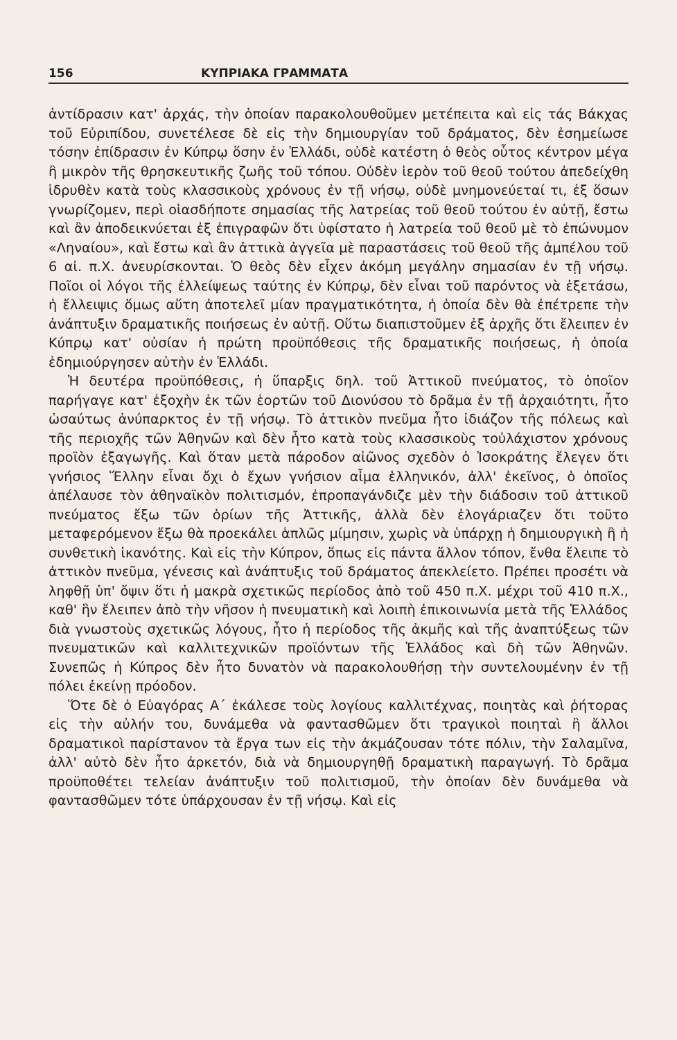156 ΚΥΠΡΙΑΚΑ ΓΡΑΜΜΑΤΑ
ἀντίδρασιν κατ' ἀρχάς, τὴν ὁποίαν παρακολουθοῦμεν μετέπειτα καὶ εἰς τάς Βάκχας τοῦ Εὐριπίδου, συνετέλεσε δὲ εἰς τὴν δημιουργίαν τοῦ δράματος, δὲν ἐσημείωσε τόσην ἐπίδρασιν ἐν Κύπρῳ ὅσην ἐν Ἑλλάδι, οὐδὲ κατέστη ὁ θεὸς οὗτος κέντρον μέγα ἢ μικρὸν τῆς θρησκευτικῆς ζωῆς τοῦ τόπου. Οὐδὲν ἱερὸν τοῦ θεοῦ τούτου ἀπεδείχθη ἱδρυθὲν κατὰ τοὺς κλασσικοὺς χρόνους ἐν τῇ νήσῳ, οὐδὲ μνημονεύεταί τι, ἐξ ὅσων γνωρίζομεν, περὶ οἱασδήποτε σημασίας τῆς λατρείας τοῦ θεοῦ τούτου ἐν αὐτῇ, ἔστω καὶ ἂν ἀποδεικνύεται ἐξ ἐπιγραφῶν ὅτι ὑφίστατο ἡ λατρεία τοῦ θεοῦ μὲ τὸ ἐπώνυμον «Ληναίου», καὶ ἔστω καὶ ἂν ἀττικὰ ἀγγεῖα μὲ παραστάσεις τοῦ θεοῦ τῆς ἀμπέλου τοῦ 6 αἰ. π.Χ. ἀνευρίσκονται. Ὁ θεὸς δὲν εἶχεν ἀκόμη μεγάλην σημασίαν ἐν τῇ νήσῳ. Ποῖοι οἱ λόγοι τῆς ἐλλείψεως ταύτης ἐν Κύπρῳ, δὲν εἶναι τοῦ παρόντος νὰ ἐξετάσω, ἡ ἔλλειψις ὅμως αὕτη ἀποτελεῖ μίαν πραγματικότητα, ἡ ὁποία δὲν θὰ ἐπέτρεπε τὴν ἀνάπτυξιν δραματικῆς ποιήσεως ἐν αὐτῇ. Οὕτω διαπιστοῦμεν ἐξ ἀρχῆς ὅτι ἔλειπεν ἐν Κύπρῳ κατ' οὐσίαν ἡ πρώτη προϋπόθεσις τῆς δραματικῆς ποιήσεως, ἡ ὁποία ἐδημιούργησεν αὐτὴν ἐν Ἑλλάδι.
Ἡ δευτέρα προϋπόθεσις, ἡ ὕπαρξις δηλ. τοῦ Ἀττικοῦ πνεύματος, τὸ ὁποῖον παρήγαγε κατ' ἐξοχὴν ἐκ τῶν ἑορτῶν τοῦ Διονύσου τὸ δρᾶμα ἐν τῇ ἀρχαιότητι, ἦτο ὡσαύτως ἀνύπαρκτος ἐν τῇ νήσῳ. Τὸ ἀττικὸν πνεῦμα ἦτο ἰδιάζον τῆς πόλεως καὶ τῆς περιοχῆς τῶν Ἀθηνῶν καὶ δὲν ἦτο κατὰ τοὺς κλασσικοὺς τοὐλάχιστον χρόνους προϊὸν ἐξαγωγῆς. Καὶ ὅταν μετὰ πάροδον αἰῶνος σχεδὸν ὁ Ἰσοκράτης ἔλεγεν ὅτι γνήσιος Ἕλλην εἶναι ὄχι ὁ ἔχων γνήσιον αἷμα ἑλληνικόν, ἀλλ' ἐκεῖνος, ὁ ὁποῖος ἀπέλαυσε τὸν ἀθηναϊκὸν πολιτισμόν, ἐπροπαγάνδιζε μὲν τὴν διάδοσιν τοῦ ἀττικοῦ πνεύματος ἔξω τῶν ὁρίων τῆς Ἀττικῆς, ἀλλὰ δὲν ἐλογάριαζεν ὅτι τοῦτο μεταφερόμενον ἔξω θὰ προεκάλει ἁπλῶς μίμησιν, χωρὶς νὰ ὑπάρχῃ ἡ δημιουργικὴ ἢ ἡ συνθετικὴ ἱκανότης. Καὶ εἰς τὴν Κύπρον, ὅπως εἰς πάντα ἄλλον τόπον, ἔνθα ἔλειπε τὸ ἀττικὸν πνεῦμα, γένεσις καὶ ἀνάπτυξις τοῦ δράματος ἀπεκλείετο. Πρέπει προσέτι νὰ ληφθῇ ὑπ' ὄψιν ὅτι ἡ μακρὰ σχετικῶς περίοδος ἀπὸ τοῦ 450 π.Χ. μέχρι τοῦ 410 π.Χ., καθ' ἣν ἔλειπεν ἀπὸ τὴν νῆσον ἡ πνευματικὴ καὶ λοιπὴ ἐπικοινωνία μετὰ τῆς Ἑλλάδος διὰ γνωστοὺς σχετικῶς λόγους, ἦτο ἡ περίοδος τῆς ἀκμῆς καὶ τῆς ἀναπτύξεως τῶν πνευματικῶν καὶ καλλιτεχνικῶν προϊόντων τῆς Ἑλλάδος καὶ δὴ τῶν Ἀθηνῶν. Συνεπῶς ἡ Κύπρος δὲν ἦτο δυνατὸν νὰ παρακολουθήσῃ τὴν συντελουμένην ἐν τῇ πόλει ἐκείνῃ πρόοδον.
Ὅτε δὲ ὁ Εὐαγόρας Α΄ ἐκάλεσε τοὺς λογίους καλλιτέχνας, ποιητὰς καὶ ῥήτορας εἰς τὴν αὐλήν του, δυνάμεθα νὰ φαντασθῶμεν ὅτι τραγικοὶ ποιηταὶ ἢ ἄλλοι δραματικοὶ παρίστανον τὰ ἔργα των εἰς τὴν ἀκμάζουσαν τότε πόλιν, τὴν Σαλαμῖνα, ἀλλ' αὐτὸ δὲν ἦτο ἀρκετόν, διὰ νὰ δημιουργηθῇ δραματικὴ παραγωγή. Τὸ δρᾶμα προϋποθέτει τελείαν ἀνάπτυξιν τοῦ πολιτισμοῦ, τὴν ὁποίαν δὲν δυνάμεθα νὰ φαντασθῶμεν τότε ὑπάρχουσαν ἐν τῇ νήσῳ. Καὶ εἰς